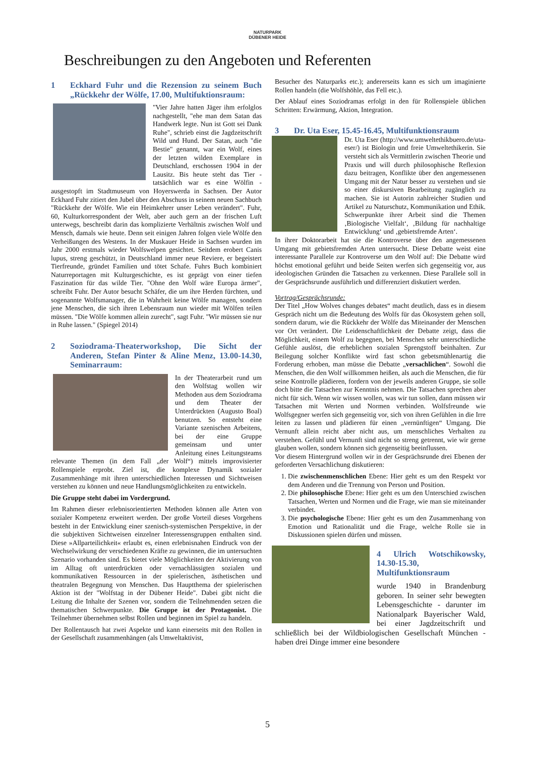NATURPARK
DÜBENER HEIDE
Beschreibungen zu den Angeboten und Referenten
1 Eckhard Fuhr und die Rezension zu seinem Buch „Rückkehr der Wölfe, 17.00, Multifuktionsraum:
"Vier Jahre hatten Jäger ihm erfolglos nachgestellt, "ehe man dem Satan das Handwerk legte. Nun ist Gott sei Dank Ruhe", schrieb einst die Jagdzeitschrift Wild und Hund. Der Satan, auch "die Bestie" genannt, war ein Wolf, eines der letzten wilden Exemplare in Deutschland, erschossen 1904 in der Lausitz. Bis heute steht das Tier - tatsächlich war es eine Wölfin - ausgestopft im Stadtmuseum von Hoyerswerda in Sachsen. Der Autor Eckhard Fuhr zitiert den Jubel über den Abschuss in seinem neuen Sachbuch "Rückkehr der Wölfe. Wie ein Heimkehrer unser Leben verändert". Fuhr, 60, Kulturkorrespondent der Welt, aber auch gern an der frischen Luft unterwegs, beschreibt darin das komplizierte Verhältnis zwischen Wolf und Mensch, damals wie heute. Denn seit einigen Jahren folgen viele Wölfe den Verheißungen des Westens. In der Muskauer Heide in Sachsen wurden im Jahr 2000 erstmals wieder Wolfswelpen gesichtet. Seitdem erobert Canis lupus, streng geschützt, in Deutschland immer neue Reviere, er begeistert Tierfreunde, gründet Familien und tötet Schafe. Fuhrs Buch kombiniert Naturreportagen mit Kulturgeschichte, es ist geprägt von einer tiefen Faszination für das wilde Tier. "Ohne den Wolf wäre Europa ärmer", schreibt Fuhr. Der Autor besucht Schäfer, die um ihre Herden fürchten, und sogenannte Wolfsmanager, die in Wahrheit keine Wölfe managen, sondern jene Menschen, die sich ihren Lebensraum nun wieder mit Wölfen teilen müssen. "Die Wölfe kommen allein zurecht", sagt Fuhr. "Wir müssen sie nur in Ruhe lassen." (Spiegel 2014)
2 Soziodrama-Theaterworkshop, Die Sicht der Anderen, Stefan Pinter & Aline Menz, 13.00-14.30, Seminarraum:
In der Theaterarbeit rund um den Wolfstag wollen wir Methoden aus dem Soziodrama und dem Theater der Unterdrückten (Augusto Boal) benutzen. So entsteht eine Variante szenischen Arbeitens, bei der eine Gruppe gemeinsam und unter Anleitung eines Leitungsteams relevante Themen (in dem Fall „der Wolf“) mittels improvisierter Rollenspiele erprobt. Ziel ist, die komplexe Dynamik sozialer Zusammenhänge mit ihren unterschiedlichen Interessen und Sichtweisen verstehen zu können und neue Handlungsmöglichkeiten zu entwickeln.
Die Gruppe steht dabei im Vordergrund.
Im Rahmen dieser erlebnisorientierten Methoden können alle Arten von sozialer Kompetenz erweitert werden. Der große Vorteil dieses Vorgehens besteht in der Entwicklung einer szenisch-systemischen Perspektive, in der die subjektiven Sichtweisen einzelner Interessensgruppen enthalten sind. Diese »Allparteilichkeit« erlaubt es, einen erlebnisnahen Eindruck von der Wechselwirkung der verschiedenen Kräfte zu gewinnen, die im untersuchten Szenario vorhanden sind. Es bietet viele Möglichkeiten der Aktivierung von im Alltag oft unterdrückten oder vernachlässigten sozialen und kommunikativen Ressourcen in der spielerischen, ästhetischen und theatralen Begegnung von Menschen. Das Hauptthema der spielerischen Aktion ist der "Wolfstag in der Dübener Heide". Dabei gibt nicht die Leitung die Inhalte der Szenen vor, sondern die Teilnehmenden setzen die thematischen Schwerpunkte. Die Gruppe ist der Protagonist. Die Teilnehmer übernehmen selbst Rollen und beginnen im Spiel zu handeln.
Der Rollentausch hat zwei Aspekte und kann einerseits mit den Rollen in der Gesellschaft zusammenhängen (als Umweltaktivist,
Besucher des Naturparks etc.); andererseits kann es sich um imaginierte Rollen handeln (die Wolfshöhle, das Fell etc.).
Der Ablauf eines Soziodramas erfolgt in den für Rollenspiele üblichen Schritten: Erwärmung, Aktion, Integration.
3 Dr. Uta Eser, 15.45-16.45, Multifunktionsraum
Dr. Uta Eser (http://www.umweltethikbuero.de/uta-eser/) ist Biologin und freie Umweltethikerin. Sie versteht sich als Vermittlerin zwischen Theorie und Praxis und will durch philosophische Reflexion dazu beitragen, Konflikte über den angemessenen Umgang mit der Natur besser zu verstehen und sie so einer diskursiven Bearbeitung zugänglich zu machen. Sie ist Autorin zahlreicher Studien und Artikel zu Naturschutz, Kommunikation und Ethik. Schwerpunkte ihrer Arbeit sind die Themen ‚Biologische Vielfalt‘, ‚Bildung für nachhaltige Entwicklung‘ und ‚gebietsfremde Arten‘.
In ihrer Doktorarbeit hat sie die Kontroverse über den angemessenen Umgang mit gebietsfremden Arten untersucht. Diese Debatte weist eine interessante Parallele zur Kontroverse um den Wolf auf: Die Debatte wird höchst emotional geführt und beide Seiten werfen sich gegenseitig vor, aus ideologischen Gründen die Tatsachen zu verkennen. Diese Parallele soll in der Gesprächsrunde ausführlich und differenziert diskutiert werden.
Vortrag/Gesprächsrunde:
Der Titel „How Wolves changes debates“ macht deutlich, dass es in diesem Gespräch nicht um die Bedeutung des Wolfs für das Ökosystem gehen soll, sondern darum, wie die Rückkehr der Wölfe das Miteinander der Menschen vor Ort verändert. Die Leidenschaftlichkeit der Debatte zeigt, dass die Möglichkeit, einem Wolf zu begegnen, bei Menschen sehr unterschiedliche Gefühle auslöst, die erheblichen sozialen Sprengstoff beinhalten. Zur Beilegung solcher Konflikte wird fast schon gebetsmühlenartig die Forderung erhoben, man müsse die Debatte „versachlichen“. Sowohl die Menschen, die den Wolf willkommen heißen, als auch die Menschen, die für seine Kontrolle plädieren, fordern von der jeweils anderen Gruppe, sie solle doch bitte die Tatsachen zur Kenntnis nehmen. Die Tatsachen sprechen aber nicht für sich. Wenn wir wissen wollen, was wir tun sollen, dann müssen wir Tatsachen mit Werten und Normen verbinden. Wolfsfreunde wie Wolfsgegner werfen sich gegenseitig vor, sich von ihren Gefühlen in die Irre leiten zu lassen und plädieren für einen „vernünftigen“ Umgang. Die Vernunft allein reicht aber nicht aus, um menschliches Verhalten zu verstehen. Gefühl und Vernunft sind nicht so streng getrennt, wie wir gerne glauben wollen, sondern können sich gegenseitig beeinflussen.
Vor diesem Hintergrund wollen wir in der Gesprächsrunde drei Ebenen der geforderten Versachlichung diskutieren:
1. Die zwischenmenschlichen Ebene: Hier geht es um den Respekt vor dem Anderen und die Trennung von Person und Position.
2. Die philosophische Ebene: Hier geht es um den Unterschied zwischen Tatsachen, Werten und Normen und die Frage, wie man sie miteinander verbindet.
3. Die psychologische Ebene: Hier geht es um den Zusammenhang von Emotion und Rationalität und die Frage, welche Rolle sie in Diskussionen spielen dürfen und müssen.
4 Ulrich Wotschikowsky, 14.30-15.30, Multifunktionsraum
wurde 1940 in Brandenburg geboren. In seiner sehr bewegten Lebensgeschichte - darunter im Nationalpark Bayerischer Wald, bei einer Jagdzeitschrift und schließlich bei der Wildbiologischen Gesellschaft München - haben drei Dinge immer eine besondere
5